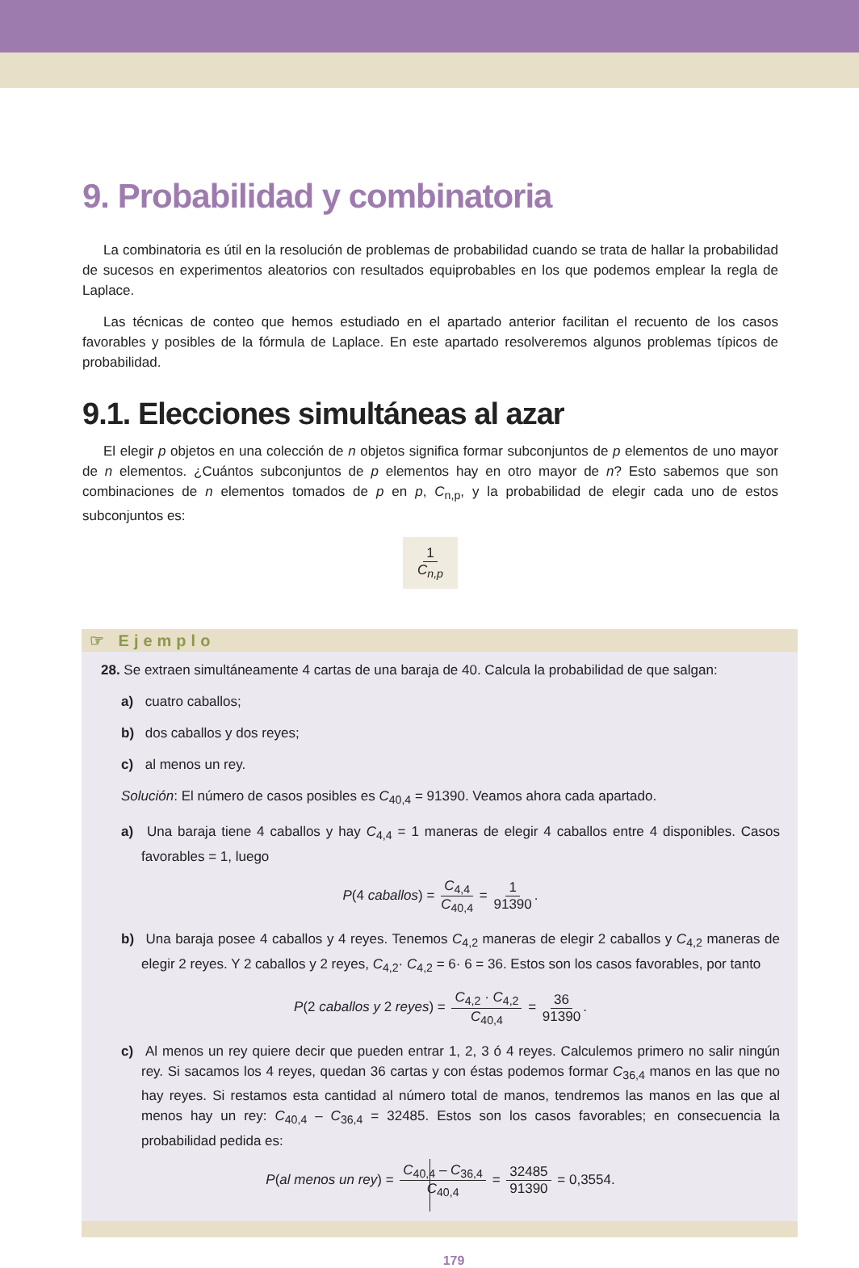9. Probabilidad y combinatoria
La combinatoria es útil en la resolución de problemas de probabilidad cuando se trata de hallar la probabilidad de sucesos en experimentos aleatorios con resultados equiprobables en los que podemos emplear la regla de Laplace.
Las técnicas de conteo que hemos estudiado en el apartado anterior facilitan el recuento de los casos favorables y posibles de la fórmula de Laplace. En este apartado resolveremos algunos problemas típicos de probabilidad.
9.1. Elecciones simultáneas al azar
El elegir p objetos en una colección de n objetos significa formar subconjuntos de p elementos de uno mayor de n elementos. ¿Cuántos subconjuntos de p elementos hay en otro mayor de n? Esto sabemos que son combinaciones de n elementos tomados de p en p, C<sub>n,p</sub>, y la probabilidad de elegir cada uno de estos subconjuntos es:
1 C<sub>n,p</sub>
☞ Ejemplo
28. Se extraen simultáneamente 4 cartas de una baraja de 40. Calcula la probabilidad de que salgan:
a) cuatro caballos;
b) dos caballos y dos reyes;
c) al menos un rey.
Solución: El número de casos posibles es C<sub>40,4</sub> = 91390. Veamos ahora cada apartado.
a) Una baraja tiene 4 caballos y hay C<sub>4,4</sub> = 1 maneras de elegir 4 caballos entre 4 disponibles. Casos favorables = 1, luego
P(4 caballos) = C<sub>4,4</sub> C<sub>40,4</sub> = 1 91390.
b) Una baraja posee 4 caballos y 4 reyes. Tenemos C<sub>4,2</sub> maneras de elegir 2 caballos y C<sub>4,2</sub> maneras de elegir 2 reyes. Y 2 caballos y 2 reyes, C<sub>4,2</sub>· C<sub>4,2</sub> = 6· 6 = 36. Estos son los casos favorables, por tanto
P(2 caballos y 2 reyes) = C<sub>4,2</sub> · C<sub>4,2</sub> C<sub>40,4</sub> = 36 91390.
c) Al menos un rey quiere decir que pueden entrar 1, 2, 3 ó 4 reyes. Calculemos primero no salir ningún rey. Si sacamos los 4 reyes, quedan 36 cartas y con éstas podemos formar C<sub>36,4</sub> manos en las que no hay reyes. Si restamos esta cantidad al número total de manos, tendremos las manos en las que al menos hay un rey: C<sub>40,4</sub> – C<sub>36,4</sub> = 32485. Estos son los casos favorables; en consecuencia la probabilidad pedida es:
P(al menos un rey) = C<sub>40,4</sub> – C<sub>36,4</sub> C<sub>40,4</sub> = 32485 91390 = 0,3554.
179